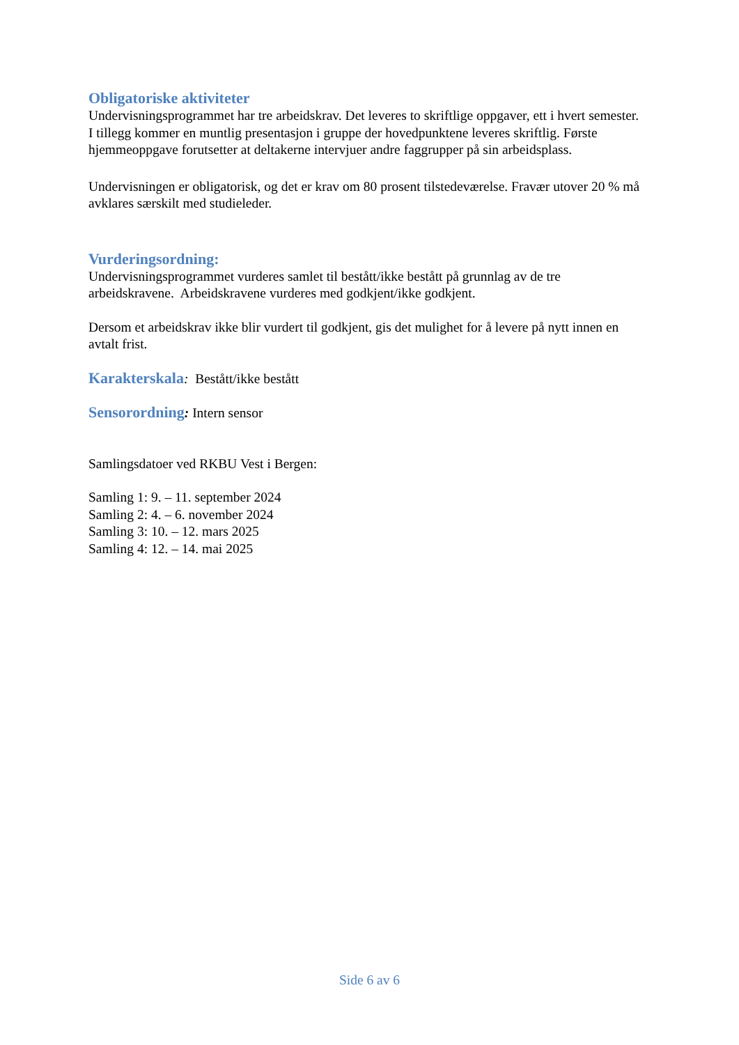Obligatoriske aktiviteter
Undervisningsprogrammet har tre arbeidskrav. Det leveres to skriftlige oppgaver, ett i hvert semester. I tillegg kommer en muntlig presentasjon i gruppe der hovedpunktene leveres skriftlig. Første hjemmeoppgave forutsetter at deltakerne intervjuer andre faggrupper på sin arbeidsplass.
Undervisningen er obligatorisk, og det er krav om 80 prosent tilstedeværelse. Fravær utover 20 % må avklares særskilt med studieleder.
Vurderingsordning:
Undervisningsprogrammet vurderes samlet til bestått/ikke bestått på grunnlag av de tre arbeidskravene. Arbeidskravene vurderes med godkjent/ikke godkjent.
Dersom et arbeidskrav ikke blir vurdert til godkjent, gis det mulighet for å levere på nytt innen en avtalt frist.
Karakterskala: Bestått/ikke bestått
Sensorordning: Intern sensor
Samlingsdatoer ved RKBU Vest i Bergen:
Samling 1: 9. – 11. september 2024
Samling 2: 4. – 6. november 2024
Samling 3: 10. – 12. mars 2025
Samling 4: 12. – 14. mai 2025
Side 6 av 6